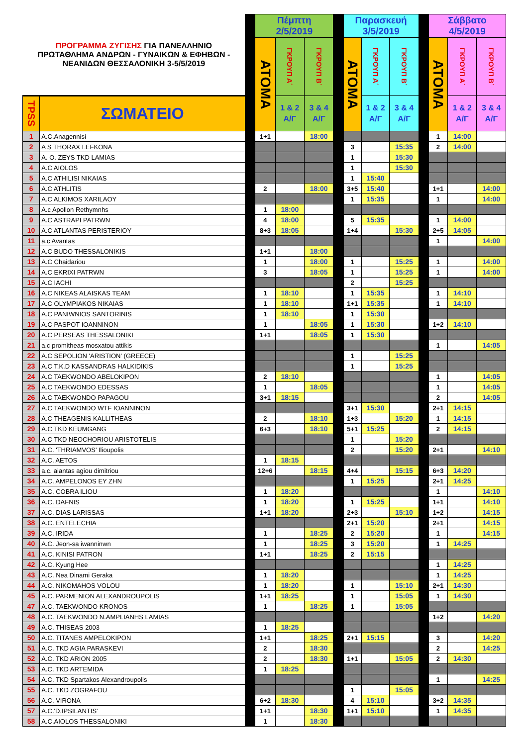| ΠΡΟΓΡΑΜΜΑ ΖΥΓΙΣΗΣ ΓΙΑ ΠΑΝΕΛΛΗΝΙΟ ΠΡΩΤΑΘΛΗΜΑ ΑΝΔΡΩΝ - ΓΥΝΑΙΚΩΝ & ΕΦΗΒΩΝ - ΝΕΑΝΙΔΩΝ ΘΕΣΣΑΛΟΝΙΚΗ 3-5/5/2019 | | | Πέμπτη 2/5/2019 | | | | Παρασκευή 3/5/2019 | | | | Σάββατο 4/5/2019 | | |
| | | | ΑΤΟΜΑ | ΓΚΡΟΥΠ Α΄ | ΓΚΡΟΥΠ Β΄ | | ΑΤΟΜΑ | ΓΚΡΟΥΠ Α΄ | ΓΚΡΟΥΠ Β΄ | | ΑΤΟΜΑ | ΓΚΡΟΥΠ Α΄ | ΓΚΡΟΥΠ Β΄ |
| TPSS | ΣΩΜΑΤΕΙΟ | | | 1 & 2 Α/Γ | 3 & 4 Α/Γ | | | 1 & 2 Α/Γ | 3 & 4 Α/Γ | | | 1 & 2 Α/Γ | 3 & 4 Α/Γ |
| 1 | A.C.Anagennisi | | 1+1 | | 18:00 | | | | | | 1 | 14:00 | |
| 2 | A S THORAX LEFKONA | | | | | | 3 | | 15:35 | | 2 | 14:00 | |
| 3 | A. O. ZEYS TKD LAMIAS | | | | | | 1 | | 15:30 | | | | |
| 4 | A.C AIOLOS | | | | | | 1 | | 15:30 | | | | |
| 5 | A.C ATHILISI NIKAIAS | | | | | | 1 | 15:40 | | | | | |
| 6 | A.C ATHLITIS | | 2 | | 18:00 | | 3+5 | 15:40 | | | 1+1 | | 14:00 |
| 7 | A.C ALKIMOS XARILAOY | | | | | | 1 | 15:35 | | | 1 | | 14:00 |
| 8 | A.c Apollon Rethymnhs | | 1 | 18:00 | | | | | | | | | |
| 9 | A.C ASTRAPI PATRWN | | 4 | 18:00 | | | 5 | 15:35 | | | 1 | 14:00 | |
| 10 | A.C ATLANTAS PERISTERIOY | | 8+3 | 18:05 | | | 1+4 | | 15:30 | | 2+5 | 14:05 | |
| 11 | a.c Avantas | | | | | | | | | | 1 | | 14:00 |
| 12 | A.C BUDO THESSALONIKIS | | 1+1 | | 18:00 | | | | | | | | |
| 13 | A.C Chaidariou | | 1 | | 18:00 | | 1 | | 15:25 | | 1 | | 14:00 |
| 14 | A.C EKRIXI PATRWN | | 3 | | 18:05 | | 1 | | 15:25 | | 1 | | 14:00 |
| 15 | A.C IACHI | | | | | | 2 | | 15:25 | | | | |
| 16 | A.C NIKEAS ALAISKAS TEAM | | 1 | 18:10 | | | 1 | 15:35 | | | 1 | 14:10 | |
| 17 | A.C OLYMPIAKOS NIKAIAS | | 1 | 18:10 | | | 1+1 | 15:35 | | | 1 | 14:10 | |
| 18 | A.C PANIWNIOS SANTORINIS | | 1 | 18:10 | | | 1 | 15:30 | | | | | |
| 19 | A.C PASPOT IOANNINON | | 1 | | 18:05 | | 1 | 15:30 | | | 1+2 | 14:10 | |
| 20 | A.C PERSEAS THESSALONIKI | | 1+1 | | 18:05 | | 1 | 15:30 | | | | | |
| 21 | a.c promitheas mosxatou attikis | | | | | | | | | | 1 | | 14:05 |
| 22 | A.C SEPOLION 'ARISTION' (GREECE) | | | | | | 1 | | 15:25 | | | | |
| 23 | A.C T.K.D KASSANDRAS HALKIDIKIS | | | | | | 1 | | 15:25 | | | | |
| 24 | A.C TAEKWONDO ABELOKIPON | | 2 | 18:10 | | | | | | | 1 | | 14:05 |
| 25 | A.C TAEKWONDO EDESSAS | | 1 | | 18:05 | | | | | | 1 | | 14:05 |
| 26 | A.C TAEKWONDO PAPAGOU | | 3+1 | 18:15 | | | | | | | 2 | | 14:05 |
| 27 | A.C TAEKWONDO WTF IOANNINON | | | | | | 3+1 | 15:30 | | | 2+1 | 14:15 | |
| 28 | A.C THEAGENIS KALLITHEAS | | 2 | | 18:10 | | 1+3 | | 15:20 | | 1 | 14:15 | |
| 29 | A.C TKD KEUMGANG | | 6+3 | | 18:10 | | 5+1 | 15:25 | | | 2 | 14:15 | |
| 30 | A.C TKD NEOCHORIOU ARISTOTELIS | | | | | | 1 | | 15:20 | | | | |
| 31 | A.C. 'THRIAMVOS' Ilioupolis | | | | | | 2 | | 15:20 | | 2+1 | | 14:10 |
| 32 | A.C. AETOS | | 1 | 18:15 | | | | | | | | | |
| 33 | a.c. aiantas agiou dimitriou | | 12+6 | | 18:15 | | 4+4 | | 15:15 | | 6+3 | 14:20 | |
| 34 | A.C. AMPELONOS EY ZHN | | | | | | 1 | 15:25 | | | 2+1 | 14:25 | |
| 35 | A.C. COBRA ILIOU | | 1 | 18:20 | | | | | | | 1 | | 14:10 |
| 36 | A.C. DAFNIS | | 1 | 18:20 | | | 1 | 15:25 | | | 1+1 | | 14:10 |
| 37 | A.C. DIAS LARISSAS | | 1+1 | 18:20 | | | 2+3 | | 15:10 | | 1+2 | | 14:15 |
| 38 | A.C. ENTELECHIA | | | | | | 2+1 | 15:20 | | | 2+1 | | 14:15 |
| 39 | A.C. IRIDA | | 1 | | 18:25 | | 2 | 15:20 | | | 1 | | 14:15 |
| 40 | A.C. Jeon-sa iwanninwn | | 1 | | 18:25 | | 3 | 15:20 | | | 1 | 14:25 | |
| 41 | A.C. KINISI PATRON | | 1+1 | | 18:25 | | 2 | 15:15 | | | | | |
| 42 | A.C. Kyung Hee | | | | | | | | | | 1 | 14:25 | |
| 43 | A.C. Nea Dinami Geraka | | 1 | 18:20 | | | | | | | 1 | 14:25 | |
| 44 | A.C. NIKOMAHOS VOLOU | | 1 | 18:20 | | | 1 | | 15:10 | | 2+1 | 14:30 | |
| 45 | A.C. PARMENION ALEXANDROUPOLIS | | 1+1 | 18:25 | | | 1 | | 15:05 | | 1 | 14:30 | |
| 47 | A.C. TAEKWONDO KRONOS | | 1 | | 18:25 | | 1 | | 15:05 | | | | |
| 48 | A.C. TAEKWONDO N.AMPLIANHS LAMIAS | | | | | | | | | | 1+2 | | 14:20 |
| 49 | A.C. THISEAS 2003 | | 1 | 18:25 | | | | | | | | | |
| 50 | A.C. TITANES AMPELOKIPON | | 1+1 | | 18:25 | | 2+1 | 15:15 | | | 3 | | 14:20 |
| 51 | A.C. TKD AGIA PARASKEVI | | 2 | | 18:30 | | | | | | 2 | | 14:25 |
| 52 | A.C. TKD ARION 2005 | | 2 | | 18:30 | | 1+1 | | 15:05 | | 2 | 14:30 | |
| 53 | A.C. TKD ARTEMIDA | | 1 | 18:25 | | | | | | | | | |
| 54 | A.C. TKD Spartakos Alexandroupolis | | | | | | | | | | 1 | | 14:25 |
| 55 | A.C. TKD ZOGRAFOU | | | | | | 1 | | 15:05 | | | | |
| 56 | A.C. VIRONA | | 6+2 | 18:30 | | | 4 | 15:10 | | | 3+2 | 14:35 | |
| 57 | A.C.'D.IPSILANTIS' | | 1+1 | | 18:30 | | 1+1 | 15:10 | | | 1 | 14:35 | |
| 58 | A.C.AIOLOS THESSALONIKI | | 1 | | 18:30 | | | | | | | | |